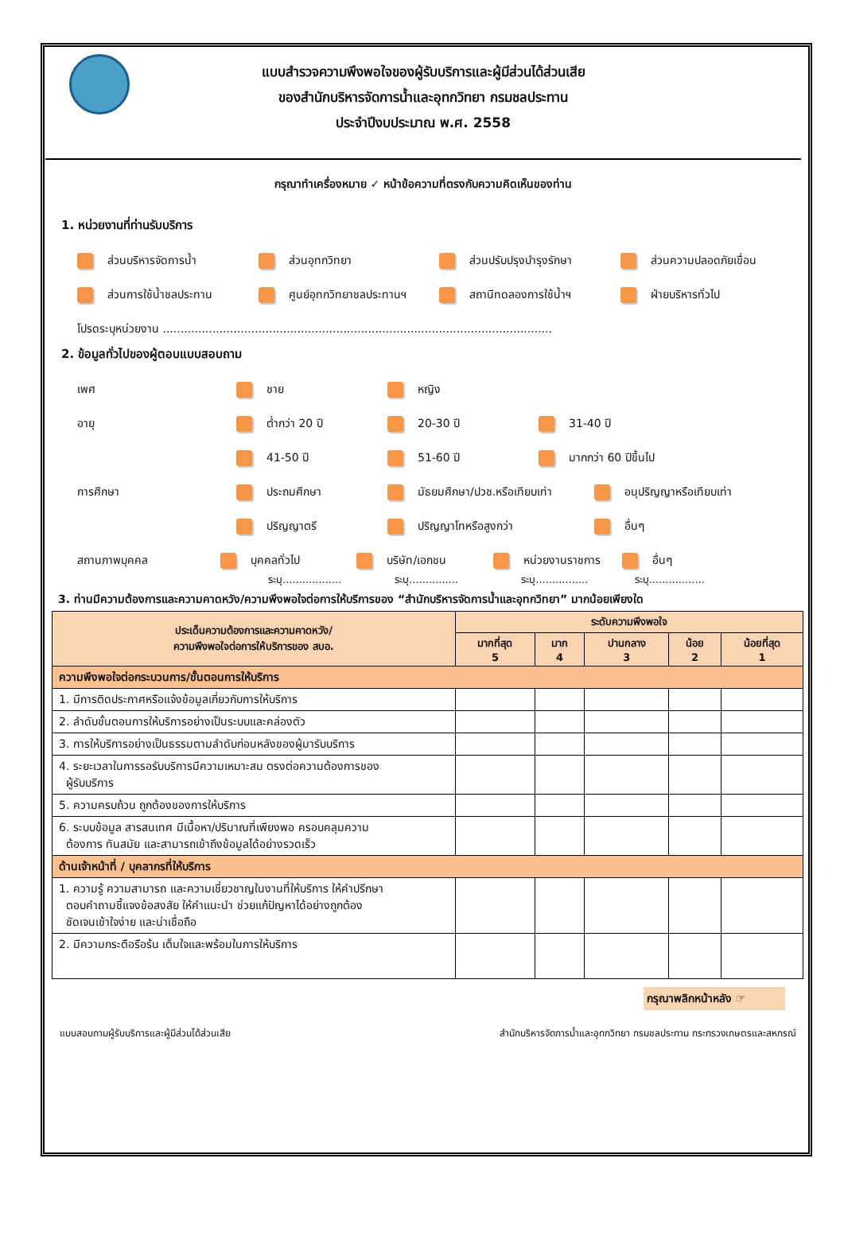แบบสำรวจความพึงพอใจของผู้รับบริการและผู้มีส่วนได้ส่วนเสีย
ของสำนักบริหารจัดการน้ำและอุทกวิทยา กรมชลประทาน
ประจำปีงบประมาณ พ.ศ. 2558
กรุณาทำเครื่องหมาย ✓ หน้าข้อความที่ตรงกับความคิดเห็นของท่าน
1. หน่วยงานที่ท่านรับบริการ
ส่วนบริหารจัดการน้ำ ส่วนอุทกวิทยา ส่วนปรับปรุงบำรุงรักษา ส่วนความปลอดภัยเขื่อน
ส่วนการใช้น้ำชลประทาน ศูนย์อุทกวิทยาชลประทานฯ สถานีทดลองการใช้น้ำฯ ฝ่ายบริหารทั่วไป
โปรดระบุหน่วยงาน ..............................................................................................................
2. ข้อมูลทั่วไปของผู้ตอบแบบสอบถาม
เพศ ชาย หญิง
อายุ ต่ำกว่า 20 ปี 20-30 ปี 31-40 ปี
41-50 ปี 51-60 ปี มากกว่า 60 ปีขึ้นไป
การศึกษา ประถมศึกษา มัธยมศึกษา/ปวช.หรือเทียบเท่า อนุปริญญาหรือเทียบเท่า
ปริญญาตรี ปริญญาโทหรือสูงกว่า อื่นๆ
สถานภาพบุคคล บุคคลทั่วไป บริษัท/เอกชน หน่วยงานราชการ อื่นๆ
ระบุ.................. ระบุ............... ระบุ................ ระบุ.................
3. ท่านมีความต้องการและความคาดหวัง/ความพึงพอใจต่อการให้บริการของ “สำนักบริหารจัดการน้ำและอุทกวิทยา” มากน้อยเพียงใด
| ประเด็นความต้องการและความคาดหวัง/ ความพึงพอใจต่อการให้บริการของ สบอ. | ระดับความพึงพอใจ | | | | |
| --- | --- | --- | --- | --- | --- |
| | มากที่สุด 5 | มาก 4 | ปานกลาง 3 | น้อย 2 | น้อยที่สุด 1 |
| ความพึงพอใจต่อกระบวนการ/ขั้นตอนการให้บริการ | | | | | |
| 1. มีการติดประกาศหรือแจ้งข้อมูลเกี่ยวกับการให้บริการ | | | | | |
| 2. ลำดับขั้นตอนการให้บริการอย่างเป็นระบบและคล่องตัว | | | | | |
| 3. การให้บริการอย่างเป็นธรรมตามลำดับก่อนหลังของผู้มารับบริการ | | | | | |
| 4. ระยะเวลาในการรอรับบริการมีความเหมาะสม ตรงต่อความต้องการของ ผู้รับบริการ | | | | | |
| 5. ความครบถ้วน ถูกต้องของการให้บริการ | | | | | |
| 6. ระบบข้อมูล สารสนเทศ มีเนื้อหา/ปริมาณที่เพียงพอ ครอบคลุมความ ต้องการ ทันสมัย และสามารถเข้าถึงข้อมูลได้อย่างรวดเร็ว | | | | | |
| ด้านเจ้าหน้าที่ / บุคลากรที่ให้บริการ | | | | | |
| 1. ความรู้ ความสามารถ และความเชี่ยวชาญในงานที่ให้บริการ ให้คำปรึกษา ตอบคำถามชี้แจงข้อสงสัย ให้คำแนะนำ ช่วยแก้ปัญหาได้อย่างถูกต้อง ชัดเจนเข้าใจง่าย และน่าเชื่อถือ | | | | | |
| 2. มีความกระตือรือร้น เต็มใจและพร้อมในการให้บริการ | | | | | |
กรุณาพลิกหน้าหลัง ☞
แบบสอบถามผู้รับบริการและผู้มีส่วนได้ส่วนเสีย สำนักบริหารจัดการน้ำและอุทกวิทยา กรมชลประทาน กระทรวงเกษตรและสหกรณ์